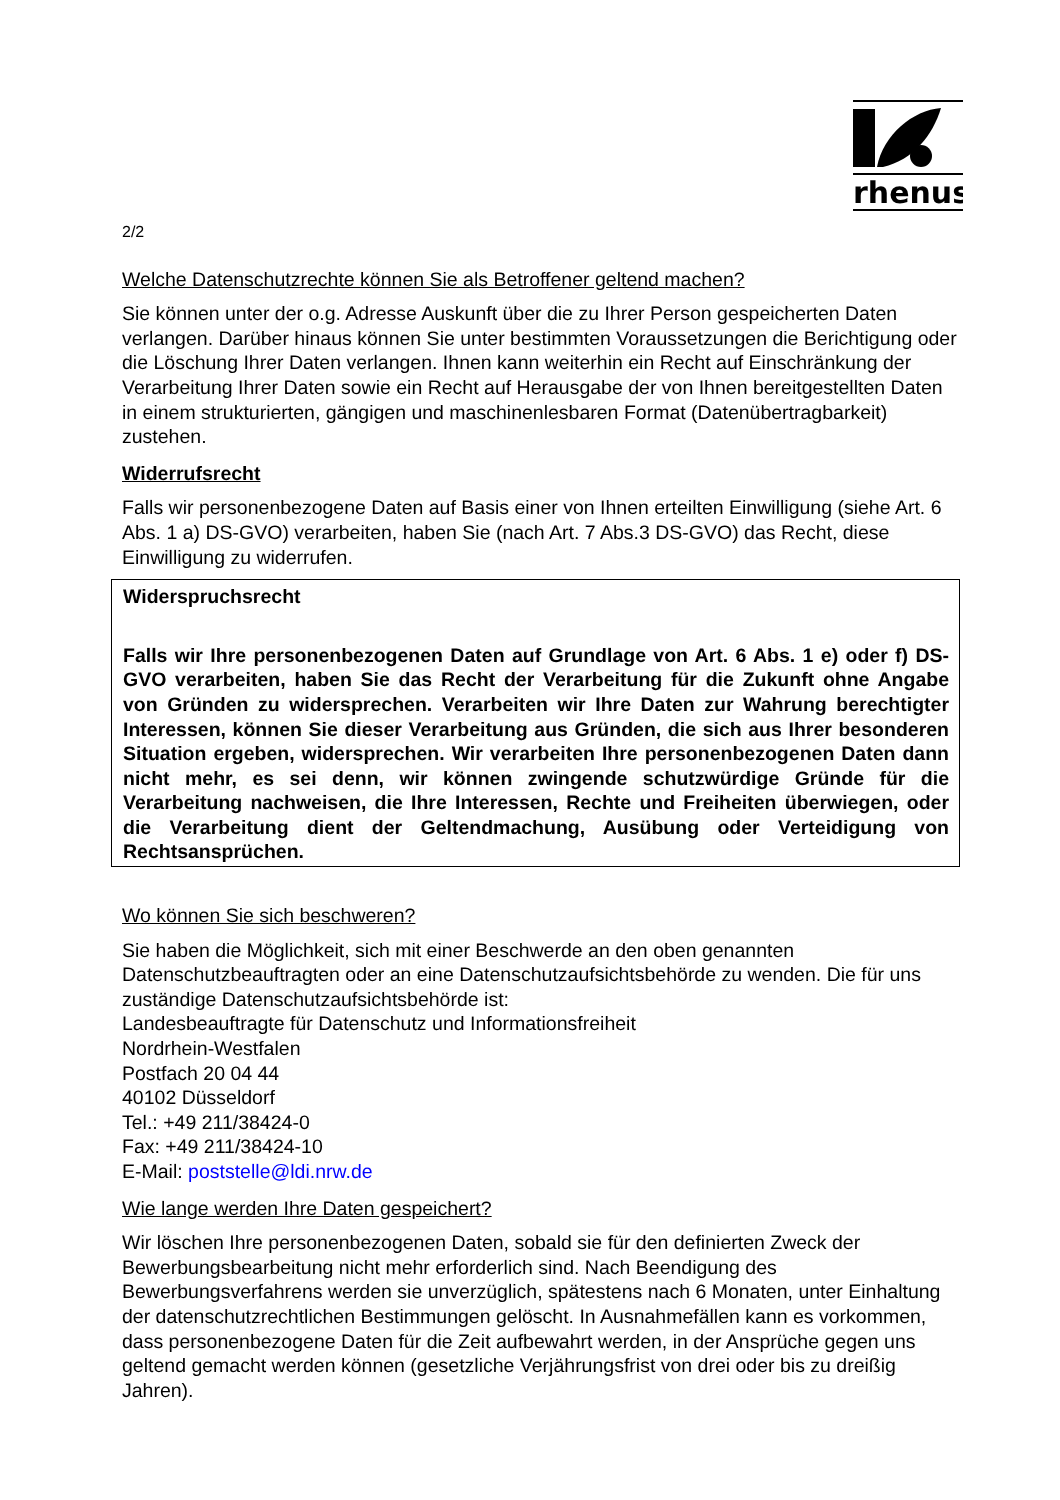rhenus
2/2
Welche Datenschutzrechte können Sie als Betroffener geltend machen?
Sie können unter der o.g. Adresse Auskunft über die zu Ihrer Person gespeicherten Daten verlangen. Darüber hinaus können Sie unter bestimmten Voraussetzungen die Berichtigung oder die Löschung Ihrer Daten verlangen. Ihnen kann weiterhin ein Recht auf Einschränkung der Verarbeitung Ihrer Daten sowie ein Recht auf Herausgabe der von Ihnen bereitgestellten Daten in einem strukturierten, gängigen und maschinenlesbaren Format (Datenübertragbarkeit) zustehen.
Widerrufsrecht
Falls wir personenbezogene Daten auf Basis einer von Ihnen erteilten Einwilligung (siehe Art. 6 Abs. 1 a) DS-GVO) verarbeiten, haben Sie (nach Art. 7 Abs.3 DS-GVO) das Recht, diese Einwilligung zu widerrufen.
Widerspruchsrecht
Falls wir Ihre personenbezogenen Daten auf Grundlage von Art. 6 Abs. 1 e) oder f) DS-GVO verarbeiten, haben Sie das Recht der Verarbeitung für die Zukunft ohne Angabe von Gründen zu widersprechen. Verarbeiten wir Ihre Daten zur Wahrung berechtigter Interessen, können Sie dieser Verarbeitung aus Gründen, die sich aus Ihrer besonderen Situation ergeben, widersprechen. Wir verarbeiten Ihre personenbezogenen Daten dann nicht mehr, es sei denn, wir können zwingende schutzwürdige Gründe für die Verarbeitung nachweisen, die Ihre Interessen, Rechte und Freiheiten überwiegen, oder die Verarbeitung dient der Geltendmachung, Ausübung oder Verteidigung von Rechtsansprüchen.
Wo können Sie sich beschweren?
Sie haben die Möglichkeit, sich mit einer Beschwerde an den oben genannten Datenschutzbeauftragten oder an eine Datenschutzaufsichtsbehörde zu wenden. Die für uns zuständige Datenschutzaufsichtsbehörde ist:
Landesbeauftragte für Datenschutz und Informationsfreiheit
Nordrhein-Westfalen
Postfach 20 04 44
40102 Düsseldorf
Tel.: +49 211/38424-0
Fax: +49 211/38424-10
E-Mail: poststelle@ldi.nrw.de
Wie lange werden Ihre Daten gespeichert?
Wir löschen Ihre personenbezogenen Daten, sobald sie für den definierten Zweck der Bewerbungsbearbeitung nicht mehr erforderlich sind. Nach Beendigung des Bewerbungsverfahrens werden sie unverzüglich, spätestens nach 6 Monaten, unter Einhaltung der datenschutzrechtlichen Bestimmungen gelöscht. In Ausnahmefällen kann es vorkommen, dass personenbezogene Daten für die Zeit aufbewahrt werden, in der Ansprüche gegen uns geltend gemacht werden können (gesetzliche Verjährungsfrist von drei oder bis zu dreißig Jahren).